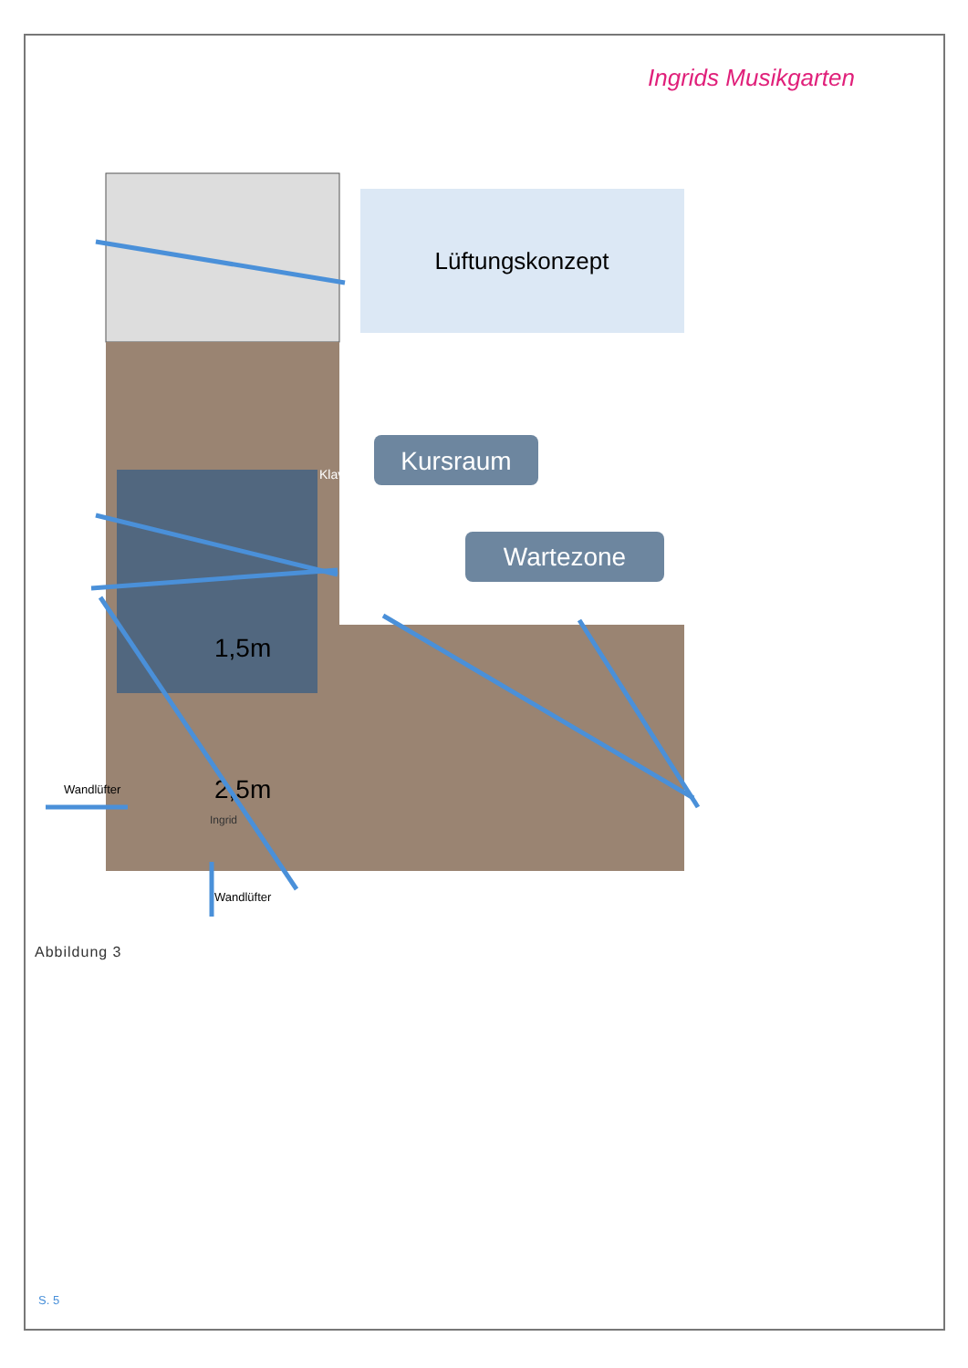Ingrids Musikgarten
Lüftungskonzept
Kursraum
Wartezone
1,5m
2,5m
Ingrid
Wandlüfter
Wandlüfter
Klavier
Abbildung 3
S. 5